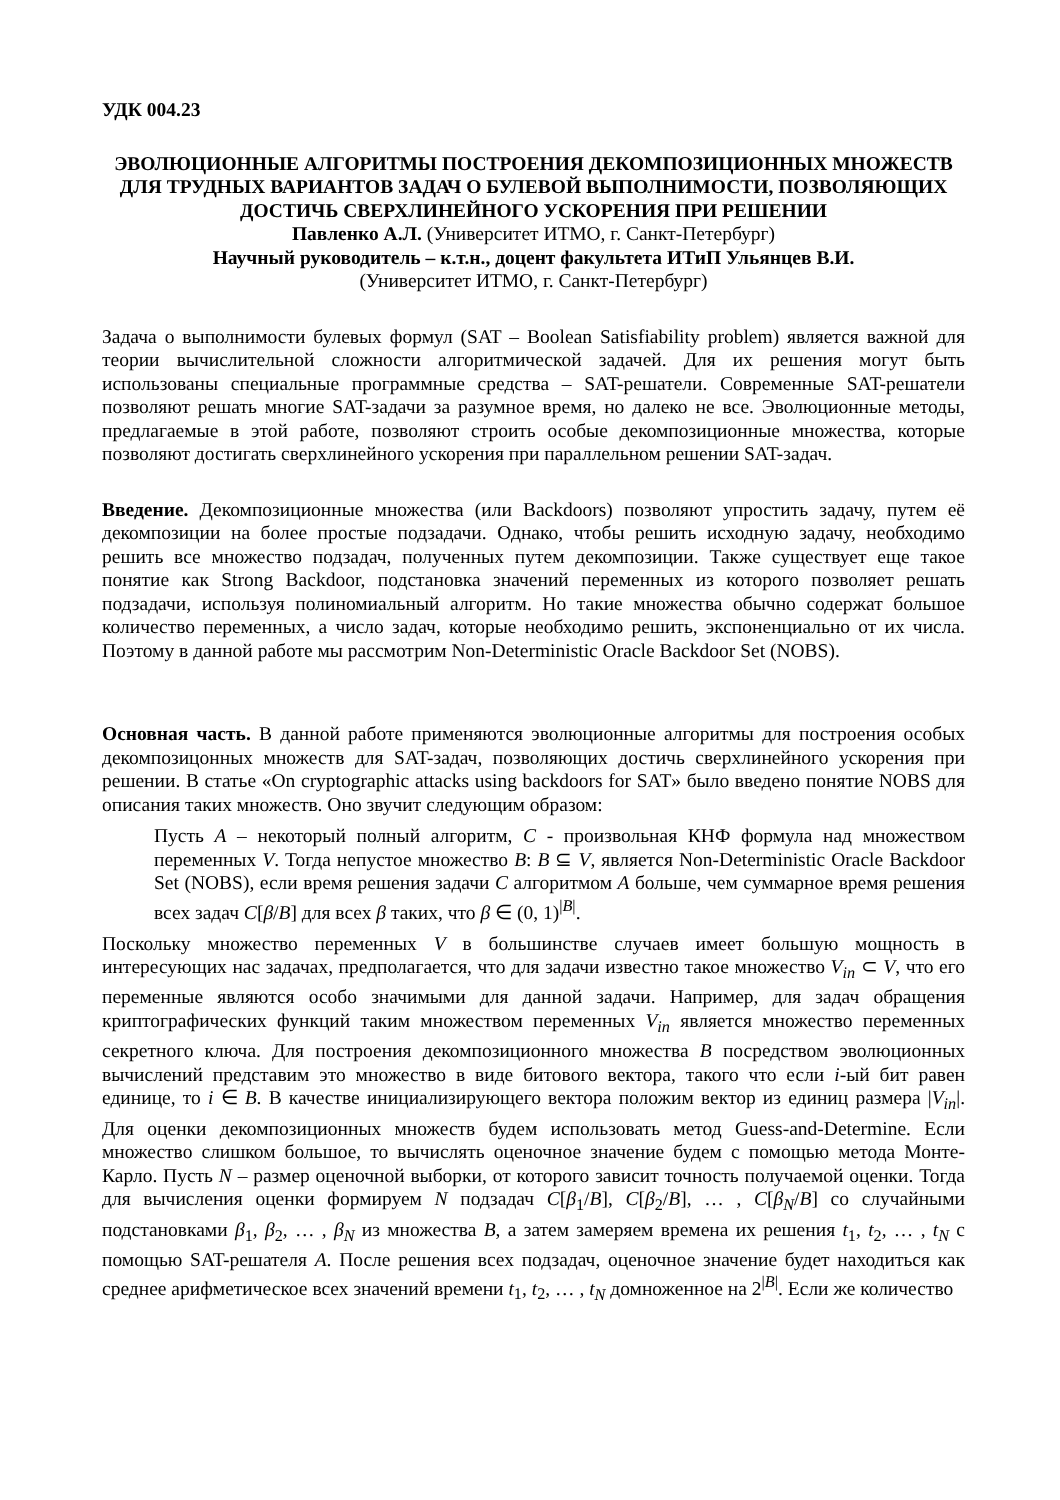УДК 004.23
ЭВОЛЮЦИОННЫЕ АЛГОРИТМЫ ПОСТРОЕНИЯ ДЕКОМПОЗИЦИОННЫХ МНОЖЕСТВ ДЛЯ ТРУДНЫХ ВАРИАНТОВ ЗАДАЧ О БУЛЕВОЙ ВЫПОЛНИМОСТИ, ПОЗВОЛЯЮЩИХ ДОСТИЧЬ СВЕРХЛИНЕЙНОГО УСКОРЕНИЯ ПРИ РЕШЕНИИ
Павленко А.Л. (Университет ИТМО, г. Санкт-Петербург)
Научный руководитель – к.т.н., доцент факультета ИТиП Ульянцев В.И.
(Университет ИТМО, г. Санкт-Петербург)
Задача о выполнимости булевых формул (SAT – Boolean Satisfiability problem) является важной для теории вычислительной сложности алгоритмической задачей. Для их решения могут быть использованы специальные программные средства – SAT-решатели. Современные SAT-решатели позволяют решать многие SAT-задачи за разумное время, но далеко не все. Эволюционные методы, предлагаемые в этой работе, позволяют строить особые декомпозиционные множества, которые позволяют достигать сверхлинейного ускорения при параллельном решении SAT-задач.
Введение. Декомпозиционные множества (или Backdoors) позволяют упростить задачу, путем её декомпозиции на более простые подзадачи. Однако, чтобы решить исходную задачу, необходимо решить все множество подзадач, полученных путем декомпозиции. Также существует еще такое понятие как Strong Backdoor, подстановка значений переменных из которого позволяет решать подзадачи, используя полиномиальный алгоритм. Но такие множества обычно содержат большое количество переменных, а число задач, которые необходимо решить, экспоненциально от их числа. Поэтому в данной работе мы рассмотрим Non-Deterministic Oracle Backdoor Set (NOBS).
Основная часть. В данной работе применяются эволюционные алгоритмы для построения особых декомпозицонных множеств для SAT-задач, позволяющих достичь сверхлинейного ускорения при решении. В статье «On cryptographic attacks using backdoors for SAT» было введено понятие NOBS для описания таких множеств. Оно звучит следующим образом:
Пусть A – некоторый полный алгоритм, C - произвольная КНФ формула над множеством переменных V. Тогда непустое множество B: B ⊆ V, является Non-Deterministic Oracle Backdoor Set (NOBS), если время решения задачи C алгоритмом A больше, чем суммарное время решения всех задач C[β/B] для всех β таких, что β ∈ (0, 1)<sup>|B|</sup>.
Поскольку множество переменных V в большинстве случаев имеет большую мощность в интересующих нас задачах, предполагается, что для задачи известно такое множество V<sub>in</sub> ⊂ V, что его переменные являются особо значимыми для данной задачи. Например, для задач обращения криптографических функций таким множеством переменных V<sub>in</sub> является множество переменных секретного ключа. Для построения декомпозиционного множества B посредством эволюционных вычислений представим это множество в виде битового вектора, такого что если i-ый бит равен единице, то i ∈ B. В качестве инициализирующего вектора положим вектор из единиц размера |V<sub>in</sub>|. Для оценки декомпозиционных множеств будем использовать метод Guess-and-Determine. Если множество слишком большое, то вычислять оценочное значение будем с помощью метода Монте-Карло. Пусть N – размер оценочной выборки, от которого зависит точность получаемой оценки. Тогда для вычисления оценки формируем N подзадач C[β<sub>1</sub>/B], C[β<sub>2</sub>/B], … , C[β<sub>N</sub>/B] со случайными подстановками β<sub>1</sub>, β<sub>2</sub>, … , β<sub>N</sub> из множества B, а затем замеряем времена их решения t<sub>1</sub>, t<sub>2</sub>, … , t<sub>N</sub> с помощью SAT-решателя A. После решения всех подзадач, оценочное значение будет находиться как среднее арифметическое всех значений времени t<sub>1</sub>, t<sub>2</sub>, … , t<sub>N</sub> домноженное на 2<sup>|B|</sup>. Если же количество